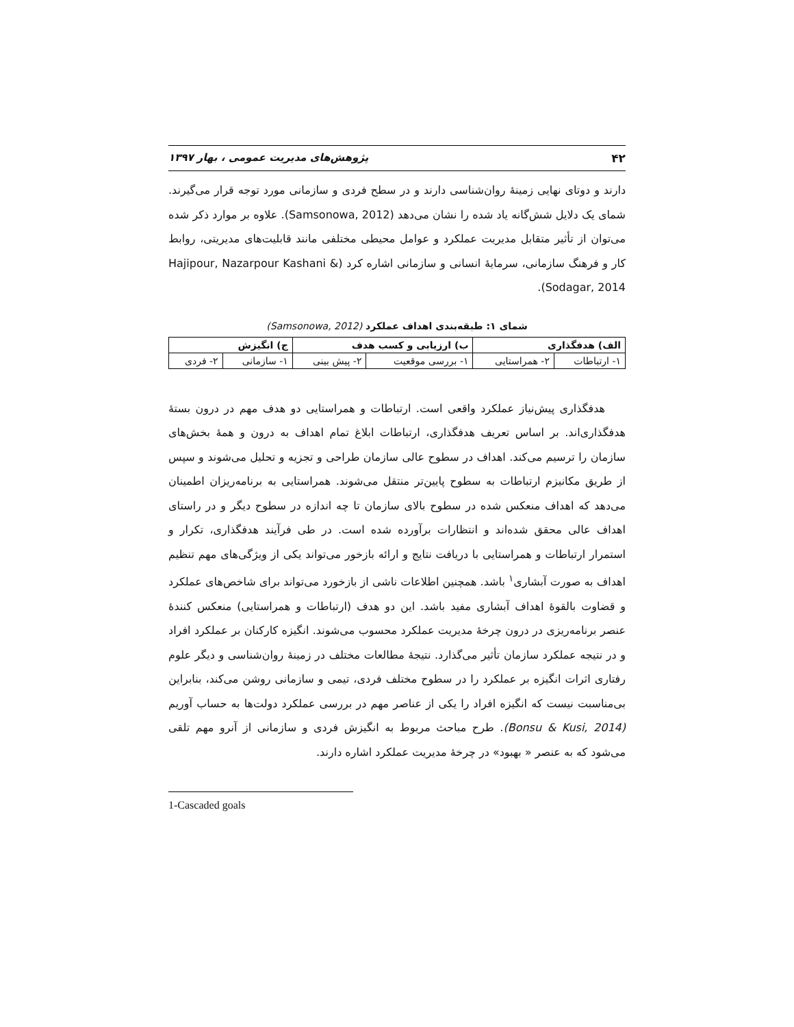۴۲ پژوهش‌های مدیریت عمومی ، بهار ۱۳۹۷
دارند و دوتای نهایی زمینهٔ روان‌شناسی دارند و در سطح فردی و سازمانی مورد توجه قرار می‌گیرند. شمای یک دلایل شش‌گانه یاد شده را نشان می‌دهد (Samsonowa, 2012). علاوه بر موارد ذکر شده می‌توان از تأثیر متقابل مدیریت عملکرد و عوامل محیطی مختلفی مانند قابلیت‌های مدیریتی، روابط کار و فرهنگ سازمانی، سرمایهٔ انسانی و سازمانی اشاره کرد (Hajipour, Nazarpour Kashani & Sodagar, 2014).
شمای ۱: طبقه‌بندی اهداف عملکرد (Samsonowa, 2012)
| الف) هدفگذاری | | ب) ارزیابی و کسب هدف | | ج) انگیزش | |
| --- | --- | --- | --- | --- | --- |
| ۱- ارتباطات | ۲- همراستایی | ۱- بررسی موقعیت | ۲- پیش بینی | ۱- سازمانی | ۲- فردی |
هدفگذاری پیش‌نیاز عملکرد واقعی است. ارتباطات و همراستایی دو هدف مهم در درون بستهٔ هدفگذاری‌اند. بر اساس تعریف هدفگذاری، ارتباطات ابلاغ تمام اهداف به درون و همهٔ بخش‌های سازمان را ترسیم می‌کند. اهداف در سطوح عالی سازمان طراحی و تجزیه و تحلیل می‌شوند و سپس از طریق مکانیزم ارتباطات به سطوح پایین‌تر منتقل می‌شوند. همراستایی به برنامه‌ریزان اطمینان می‌دهد که اهداف منعکس شده در سطوح بالای سازمان تا چه اندازه در سطوح دیگر و در راستای اهداف عالی محقق شده‌اند و انتظارات برآورده شده است. در طی فرآیند هدفگذاری، تکرار و استمرار ارتباطات و همراستایی با دریافت نتایج و ارائه بازخور می‌تواند یکی از ویژگی‌های مهم تنظیم اهداف به صورت آبشاری<sup>۱</sup> باشد. همچنین اطلاعات ناشی از بازخورد می‌تواند برای شاخص‌های عملکرد و قضاوت بالقوهٔ اهداف آبشاری مفید باشد. این دو هدف (ارتباطات و همراستایی) منعکس کنندهٔ عنصر برنامه‌ریزی در درون چرخهٔ مدیریت عملکرد محسوب می‌شوند. انگیزه کارکنان بر عملکرد افراد و در نتیجه عملکرد سازمان تأثیر می‌گذارد. نتیجهٔ مطالعات مختلف در زمینهٔ روان‌شناسی و دیگر علوم رفتاری اثرات انگیزه بر عملکرد را در سطوح مختلف فردی، تیمی و سازمانی روشن می‌کند، بنابراین بی‌مناسبت نیست که انگیزه افراد را یکی از عناصر مهم در بررسی عملکرد دولت‌ها به حساب آوریم (Bonsu & Kusi, 2014). طرح مباحث مربوط به انگیزش فردی و سازمانی از آنرو مهم تلقی می‌شود که به عنصر « بهبود» در چرخهٔ مدیریت عملکرد اشاره دارند.
1-Cascaded goals